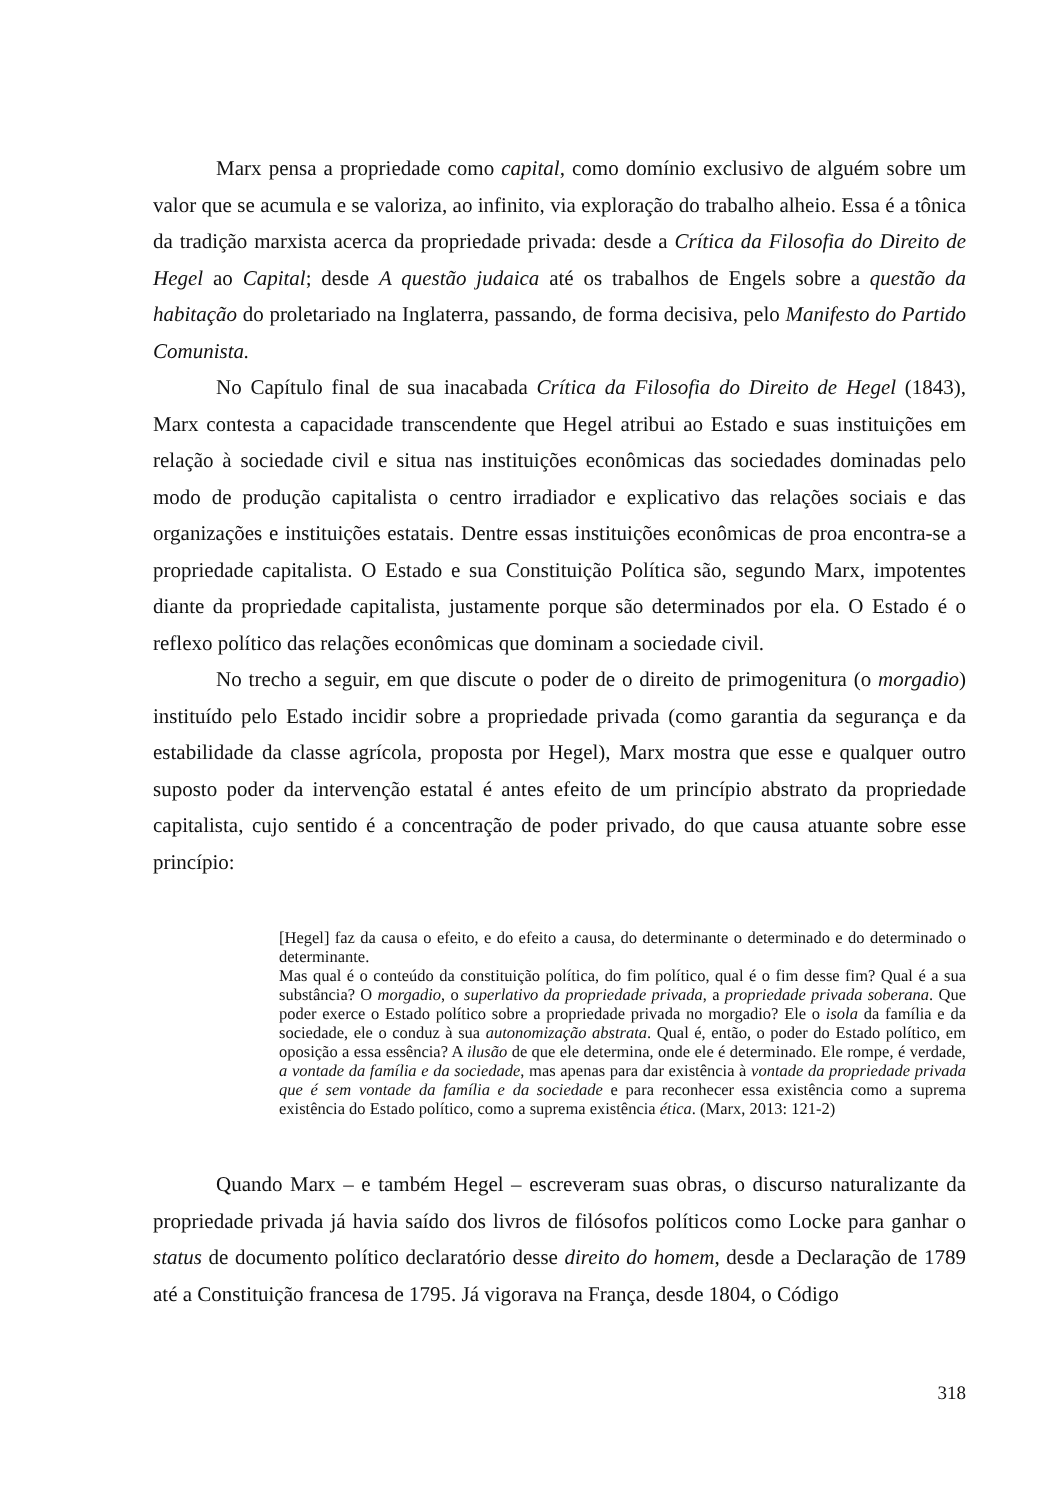Marx pensa a propriedade como capital, como domínio exclusivo de alguém sobre um valor que se acumula e se valoriza, ao infinito, via exploração do trabalho alheio. Essa é a tônica da tradição marxista acerca da propriedade privada: desde a Crítica da Filosofia do Direito de Hegel ao Capital; desde A questão judaica até os trabalhos de Engels sobre a questão da habitação do proletariado na Inglaterra, passando, de forma decisiva, pelo Manifesto do Partido Comunista.
No Capítulo final de sua inacabada Crítica da Filosofia do Direito de Hegel (1843), Marx contesta a capacidade transcendente que Hegel atribui ao Estado e suas instituições em relação à sociedade civil e situa nas instituições econômicas das sociedades dominadas pelo modo de produção capitalista o centro irradiador e explicativo das relações sociais e das organizações e instituições estatais. Dentre essas instituições econômicas de proa encontra-se a propriedade capitalista. O Estado e sua Constituição Política são, segundo Marx, impotentes diante da propriedade capitalista, justamente porque são determinados por ela. O Estado é o reflexo político das relações econômicas que dominam a sociedade civil.
No trecho a seguir, em que discute o poder de o direito de primogenitura (o morgadio) instituído pelo Estado incidir sobre a propriedade privada (como garantia da segurança e da estabilidade da classe agrícola, proposta por Hegel), Marx mostra que esse e qualquer outro suposto poder da intervenção estatal é antes efeito de um princípio abstrato da propriedade capitalista, cujo sentido é a concentração de poder privado, do que causa atuante sobre esse princípio:
[Hegel] faz da causa o efeito, e do efeito a causa, do determinante o determinado e do determinado o determinante.
Mas qual é o conteúdo da constituição política, do fim político, qual é o fim desse fim? Qual é a sua substância? O morgadio, o superlativo da propriedade privada, a propriedade privada soberana. Que poder exerce o Estado político sobre a propriedade privada no morgadio? Ele o isola da família e da sociedade, ele o conduz à sua autonomização abstrata. Qual é, então, o poder do Estado político, em oposição a essa essência? A ilusão de que ele determina, onde ele é determinado. Ele rompe, é verdade, a vontade da família e da sociedade, mas apenas para dar existência à vontade da propriedade privada que é sem vontade da família e da sociedade e para reconhecer essa existência como a suprema existência do Estado político, como a suprema existência ética. (Marx, 2013: 121-2)
Quando Marx – e também Hegel – escreveram suas obras, o discurso naturalizante da propriedade privada já havia saído dos livros de filósofos políticos como Locke para ganhar o status de documento político declaratório desse direito do homem, desde a Declaração de 1789 até a Constituição francesa de 1795. Já vigorava na França, desde 1804, o Código
318